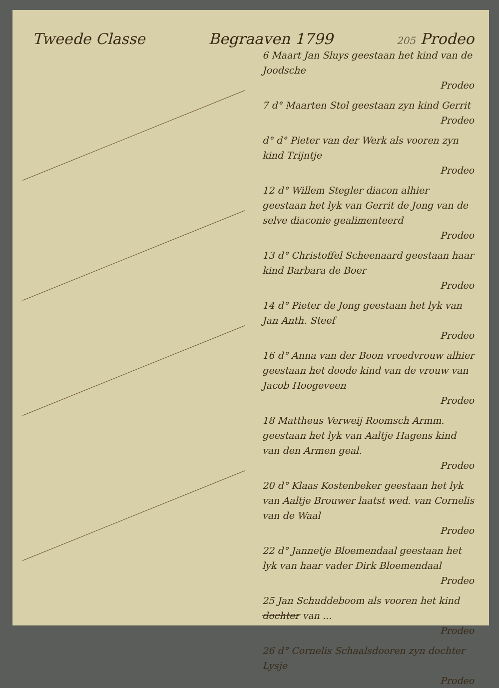Tweede Classe Begraaven 1799 205 Prodeo
6 Maart Jan Sluys geestaan het kind van de Joodsche
Prodeo
7 d° Maarten Stol geestaan zyn kind Gerrit
Prodeo
d° d° Pieter van der Werk als vooren zyn kind Trijntje
Prodeo
12 d° Willem Stegler diacon alhier geestaan het lyk van Gerrit de Jong van de selve diaconie gealimenteerd
Prodeo
13 d° Christoffel Scheenaard geestaan haar kind Barbara de Boer
Prodeo
14 d° Pieter de Jong geestaan het lyk van Jan Anth. Steef
Prodeo
16 d° Anna van der Boon vroedvrouw alhier geestaan het doode kind van de vrouw van Jacob Hoogeveen
Prodeo
18 Mattheus Verweij Roomsch Armm. geestaan het lyk van Aaltje Hagens kind van den Armen geal.
Prodeo
20 d° Klaas Kostenbeker geestaan het lyk van Aaltje Brouwer laatst wed. van Cornelis van de Waal
Prodeo
22 d° Jannetje Bloemendaal geestaan het lyk van haar vader Dirk Bloemendaal
Prodeo
25 Jan Schuddeboom als vooren het kind dochter van ...
Prodeo
26 d° Cornelis Schaalsdooren zyn dochter Lysje
Prodeo